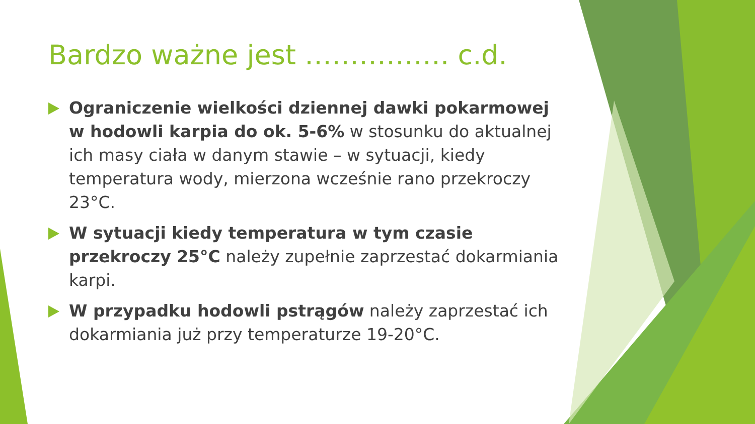Bardzo ważne jest ……………. c.d.
Ograniczenie wielkości dziennej dawki pokarmowej w hodowli karpia do ok. 5-6% w stosunku do aktualnej ich masy ciała w danym stawie – w sytuacji, kiedy temperatura wody, mierzona wcześnie rano przekroczy 23°C.
W sytuacji kiedy temperatura w tym czasie przekroczy 25°C należy zupełnie zaprzestać dokarmiania karpi.
W przypadku hodowli pstrągów należy zaprzestać ich dokarmiania już przy temperaturze 19-20°C.